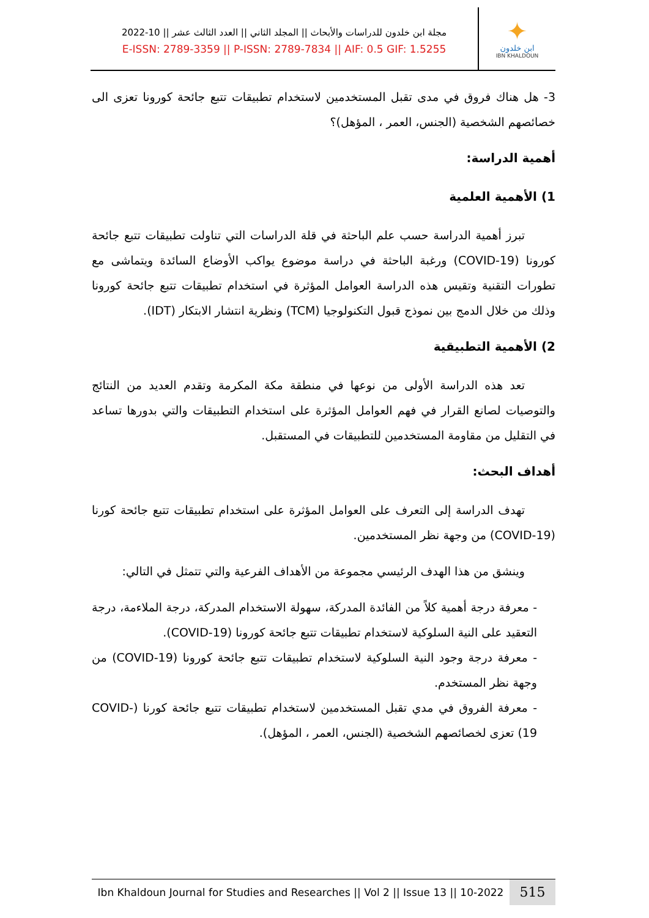✦
ابن خلدون
IBN KHALDOUN
مجلة ابن خلدون للدراسات والأبحاث || المجلد الثاني || العدد الثالث عشر || 10-2022
E-ISSN: 2789-3359 || P-ISSN: 2789-7834 || AIF: 0.5 GIF: 1.5255
3- هل هناك فروق في مدى تقبل المستخدمين لاستخدام تطبيقات تتبع جائحة كورونا تعزى الى خصائصهم الشخصية (الجنس، العمر ، المؤهل)؟
أهمية الدراسة:
1) الأهمية العلمية
تبرز أهمية الدراسة حسب علم الباحثة في قلة الدراسات التي تناولت تطبيقات تتبع جائحة كورونا (COVID-19) ورغبة الباحثة في دراسة موضوع يواكب الأوضاع السائدة ويتماشى مع تطورات التقنية وتقيس هذه الدراسة العوامل المؤثرة في استخدام تطبيقات تتبع جائحة كورونا وذلك من خلال الدمج بين نموذج قبول التكنولوجيا (TCM) ونظرية انتشار الابتكار (IDT).
2) الأهمية التطبيقية
تعد هذه الدراسة الأولى من نوعها في منطقة مكة المكرمة وتقدم العديد من النتائج والتوصيات لصانع القرار في فهم العوامل المؤثرة على استخدام التطبيقات والتي بدورها تساعد في التقليل من مقاومة المستخدمين للتطبيقات في المستقبل.
أهداف البحث:
تهدف الدراسة إلى التعرف على العوامل المؤثرة على استخدام تطبيقات تتبع جائحة كورنا (COVID-19) من وجهة نظر المستخدمين.
وينشق من هذا الهدف الرئيسي مجموعة من الأهداف الفرعية والتي تتمثل في التالي:
- معرفة درجة أهمية كلاً من الفائدة المدركة، سهولة الاستخدام المدركة، درجة الملاءمة، درجة التعقيد على النية السلوكية لاستخدام تطبيقات تتبع جائحة كورونا (COVID-19).
- معرفة درجة وجود النية السلوكية لاستخدام تطبيقات تتبع جائحة كورونا (COVID-19) من وجهة نظر المستخدم.
- معرفة الفروق في مدي تقبل المستخدمين لاستخدام تطبيقات تتبع جائحة كورنا (COVID-19) تعزى لخصائصهم الشخصية (الجنس، العمر ، المؤهل).
Ibn Khaldoun Journal for Studies and Researches || Vol 2 || Issue 13 || 10-2022
515